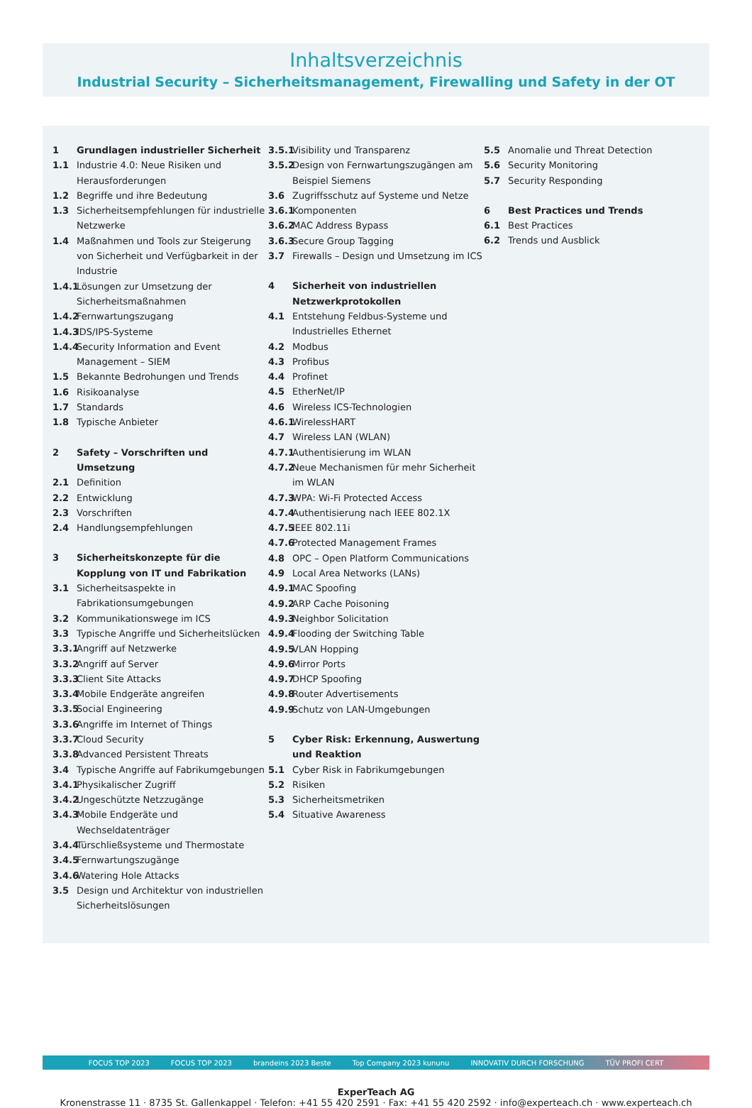Inhaltsverzeichnis
Industrial Security – Sicherheitsmanagement, Firewalling und Safety in der OT
1 Grundlagen industrieller Sicherheit
1.1 Industrie 4.0: Neue Risiken und Herausforderungen
1.2 Begriffe und ihre Bedeutung
1.3 Sicherheitsempfehlungen für industrielle Netzwerke
1.4 Maßnahmen und Tools zur Steigerung von Sicherheit und Verfügbarkeit in der Industrie
1.4.1 Lösungen zur Umsetzung der Sicherheitsmaßnahmen
1.4.2 Fernwartungszugang
1.4.3 IDS/IPS-Systeme
1.4.4 Security Information and Event Management – SIEM
1.5 Bekannte Bedrohungen und Trends
1.6 Risikoanalyse
1.7 Standards
1.8 Typische Anbieter
2 Safety – Vorschriften und Umsetzung
2.1 Definition
2.2 Entwicklung
2.3 Vorschriften
2.4 Handlungsempfehlungen
3 Sicherheitskonzepte für die Kopplung von IT und Fabrikation
3.1 Sicherheitsaspekte in Fabrikationsumgebungen
3.2 Kommunikationswege im ICS
3.3 Typische Angriffe und Sicherheitslücken
3.3.1 Angriff auf Netzwerke
3.3.2 Angriff auf Server
3.3.3 Client Site Attacks
3.3.4 Mobile Endgeräte angreifen
3.3.5 Social Engineering
3.3.6 Angriffe im Internet of Things
3.3.7 Cloud Security
3.3.8 Advanced Persistent Threats
3.4 Typische Angriffe auf Fabrikumgebungen
3.4.1 Physikalischer Zugriff
3.4.2 Ungeschützte Netzzugänge
3.4.3 Mobile Endgeräte und Wechseldatenträger
3.4.4 Türschließsysteme und Thermostate
3.4.5 Fernwartungszugänge
3.4.6 Watering Hole Attacks
3.5 Design und Architektur von industriellen Sicherheitslösungen
3.5.1 Visibility und Transparenz
3.5.2 Design von Fernwartungszugängen am Beispiel Siemens
3.6 Zugriffsschutz auf Systeme und Netze
3.6.1 Komponenten
3.6.2 MAC Address Bypass
3.6.3 Secure Group Tagging
3.7 Firewalls – Design und Umsetzung im ICS
4 Sicherheit von industriellen Netzwerkprotokollen
4.1 Entstehung Feldbus-Systeme und Industrielles Ethernet
4.2 Modbus
4.3 Profibus
4.4 Profinet
4.5 EtherNet/IP
4.6 Wireless ICS-Technologien
4.6.1 WirelessHART
4.7 Wireless LAN (WLAN)
4.7.1 Authentisierung im WLAN
4.7.2 Neue Mechanismen für mehr Sicherheit im WLAN
4.7.3 WPA: Wi-Fi Protected Access
4.7.4 Authentisierung nach IEEE 802.1X
4.7.5 IEEE 802.11i
4.7.6 Protected Management Frames
4.8 OPC – Open Platform Communications
4.9 Local Area Networks (LANs)
4.9.1 MAC Spoofing
4.9.2 ARP Cache Poisoning
4.9.3 Neighbor Solicitation
4.9.4 Flooding der Switching Table
4.9.5 VLAN Hopping
4.9.6 Mirror Ports
4.9.7 DHCP Spoofing
4.9.8 Router Advertisements
4.9.9 Schutz von LAN-Umgebungen
5 Cyber Risk: Erkennung, Auswertung und Reaktion
5.1 Cyber Risk in Fabrikumgebungen
5.2 Risiken
5.3 Sicherheitsmetriken
5.4 Situative Awareness
5.5 Anomalie und Threat Detection
5.6 Security Monitoring
5.7 Security Responding
6 Best Practices und Trends
6.1 Best Practices
6.2 Trends und Ausblick
FOCUS TOP 2023 FOCUS TOP 2023 brandeins 2023 Beste Top Company 2023 kununu INNOVATIV DURCH FORSCHUNG TÜV PROFI CERT
ExperTeach AG
Kronenstrasse 11 · 8735 St. Gallenkappel · Telefon: +41 55 420 2591 · Fax: +41 55 420 2592 · info@experteach.ch · www.experteach.ch